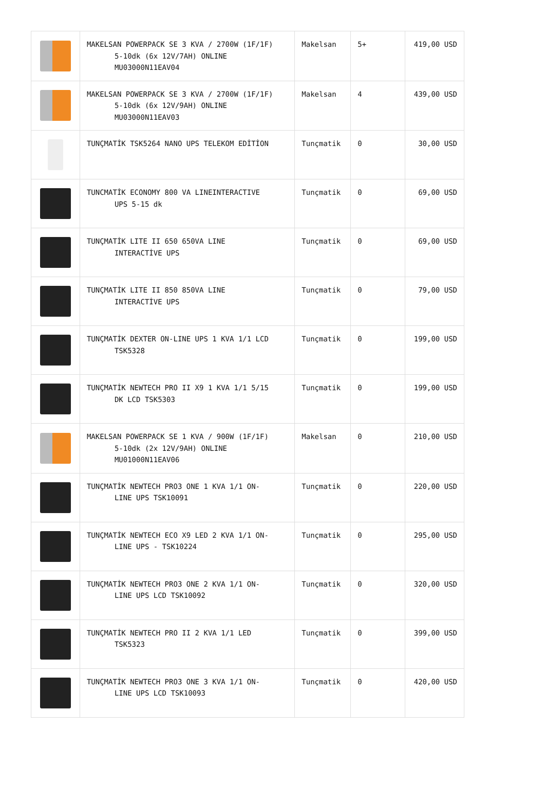| | MAKELSAN POWERPACK SE 3 KVA / 2700W (1F/1F) 5-10dk (6x 12V/7AH) ONLINE MU03000N11EAV04 | Makelsan | 5+ | 419,00 USD |
| | MAKELSAN POWERPACK SE 3 KVA / 2700W (1F/1F) 5-10dk (6x 12V/9AH) ONLINE MU03000N11EAV03 | Makelsan | 4 | 439,00 USD |
| | TUNÇMATİK TSK5264 NANO UPS TELEKOM EDİTİON | Tunçmatik | 0 | 30,00 USD |
| | TUNCMATİK ECONOMY 800 VA LINEINTERACTIVE UPS 5-15 dk | Tunçmatik | 0 | 69,00 USD |
| | TUNÇMATİK LITE II 650 650VA LINE INTERACTİVE UPS | Tunçmatik | 0 | 69,00 USD |
| | TUNÇMATİK LITE II 850 850VA LINE INTERACTİVE UPS | Tunçmatik | 0 | 79,00 USD |
| | TUNÇMATİK DEXTER ON-LINE UPS 1 KVA 1/1 LCD TSK5328 | Tunçmatik | 0 | 199,00 USD |
| | TUNÇMATİK NEWTECH PRO II X9 1 KVA 1/1 5/15 DK LCD TSK5303 | Tunçmatik | 0 | 199,00 USD |
| | MAKELSAN POWERPACK SE 1 KVA / 900W (1F/1F) 5-10dk (2x 12V/9AH) ONLINE MU01000N11EAV06 | Makelsan | 0 | 210,00 USD |
| | TUNÇMATİK NEWTECH PRO3 ONE 1 KVA 1/1 ON- LINE UPS TSK10091 | Tunçmatik | 0 | 220,00 USD |
| | TUNÇMATİK NEWTECH ECO X9 LED 2 KVA 1/1 ON- LINE UPS - TSK10224 | Tunçmatik | 0 | 295,00 USD |
| | TUNÇMATİK NEWTECH PRO3 ONE 2 KVA 1/1 ON- LINE UPS LCD TSK10092 | Tunçmatik | 0 | 320,00 USD |
| | TUNÇMATİK NEWTECH PRO II 2 KVA 1/1 LED TSK5323 | Tunçmatik | 0 | 399,00 USD |
| | TUNÇMATİK NEWTECH PRO3 ONE 3 KVA 1/1 ON- LINE UPS LCD TSK10093 | Tunçmatik | 0 | 420,00 USD |